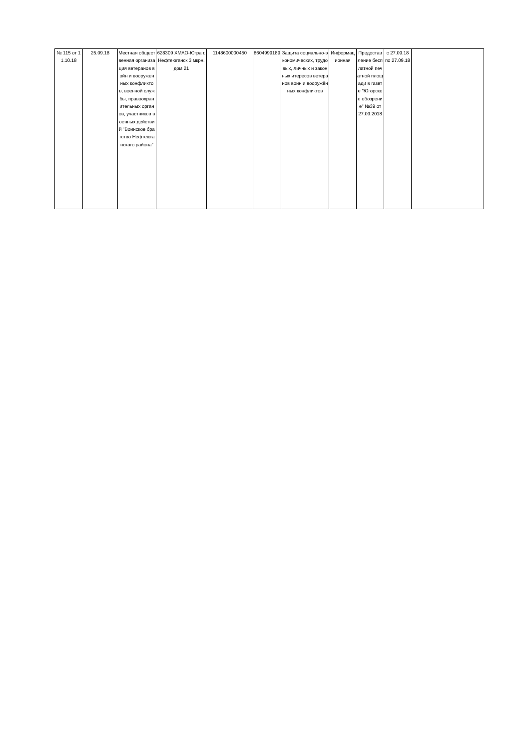| № 115 от 11.10.18 | 25.09.18 | Местная общественная организация ветеранов войн и вооруженных конфликтов, военной службы, правоохранительных органов, участников военных действий "Воинское братство Нефтеюганского района" | 628309 ХМАО-Югра г. Нефтеюганск 3 мкрн. дом 21 | 1148600000450 | 8604999189 | Защита социально-экономических, трудовых, личных и законных итересов ветеранов воин и вооружённых конфликтов | Информационная | Предоставление бесплатной печатной площади в газете "Югорское обозрение" №39 от 27.09.2018 | с 27.09.18 по 27.09.18 | |